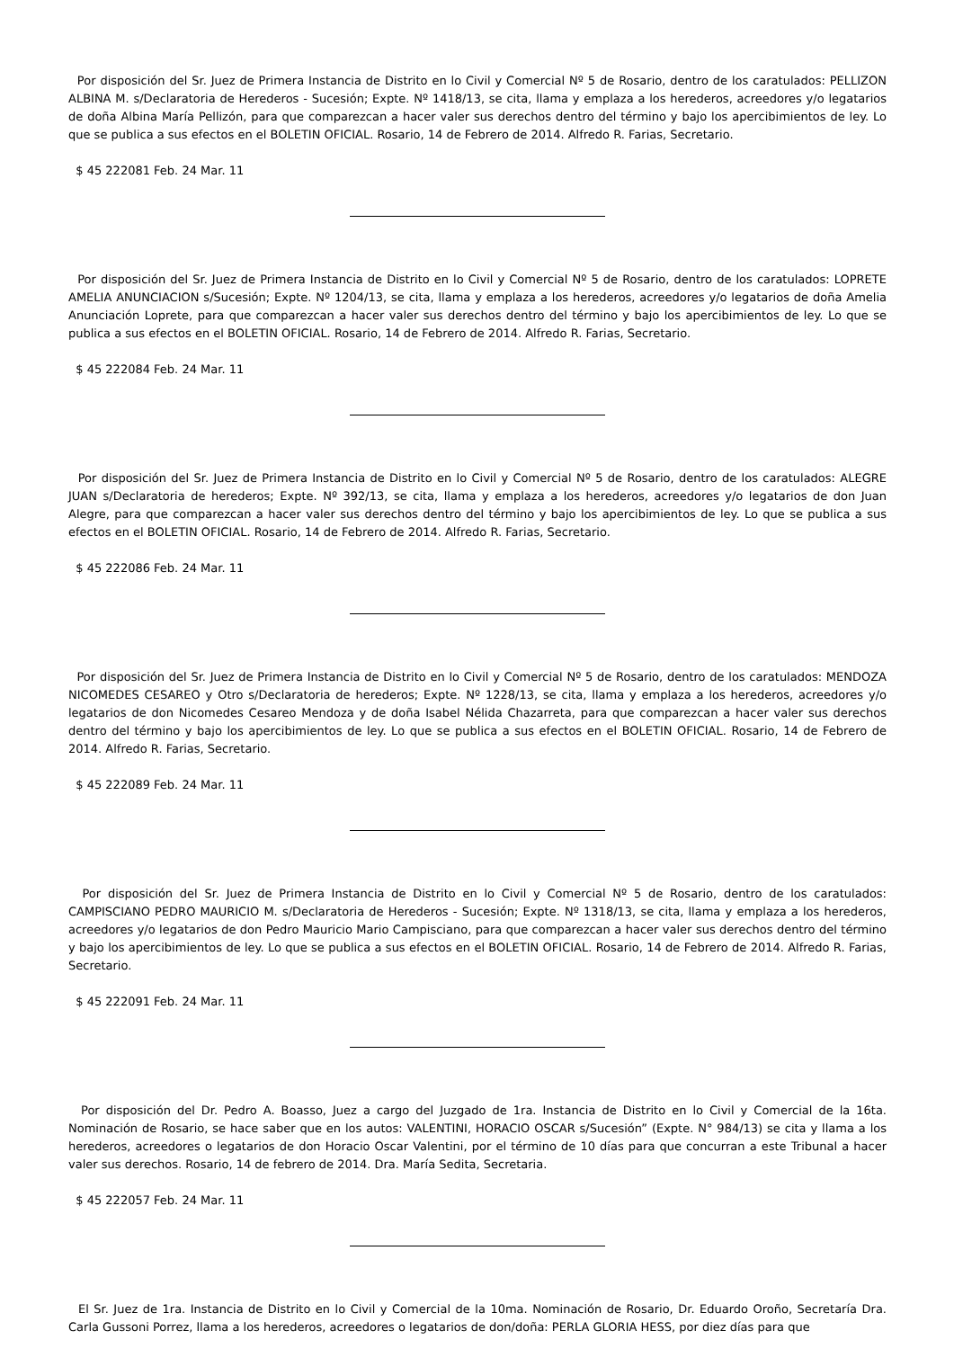Por disposición del Sr. Juez de Primera Instancia de Distrito en lo Civil y Comercial Nº 5 de Rosario, dentro de los caratulados: PELLIZON ALBINA M. s/Declaratoria de Herederos - Sucesión; Expte. Nº 1418/13, se cita, llama y emplaza a los herederos, acreedores y/o legatarios de doña Albina María Pellizón, para que comparezcan a hacer valer sus derechos dentro del término y bajo los apercibimientos de ley. Lo que se publica a sus efectos en el BOLETIN OFICIAL. Rosario, 14 de Febrero de 2014. Alfredo R. Farias, Secretario.
$ 45 222081 Feb. 24 Mar. 11
Por disposición del Sr. Juez de Primera Instancia de Distrito en lo Civil y Comercial Nº 5 de Rosario, dentro de los caratulados: LOPRETE AMELIA ANUNCIACION s/Sucesión; Expte. Nº 1204/13, se cita, llama y emplaza a los herederos, acreedores y/o legatarios de doña Amelia Anunciación Loprete, para que comparezcan a hacer valer sus derechos dentro del término y bajo los apercibimientos de ley. Lo que se publica a sus efectos en el BOLETIN OFICIAL. Rosario, 14 de Febrero de 2014. Alfredo R. Farias, Secretario.
$ 45 222084 Feb. 24 Mar. 11
Por disposición del Sr. Juez de Primera Instancia de Distrito en lo Civil y Comercial Nº 5 de Rosario, dentro de los caratulados: ALEGRE JUAN s/Declaratoria de herederos; Expte. Nº 392/13, se cita, llama y emplaza a los herederos, acreedores y/o legatarios de don Juan Alegre, para que comparezcan a hacer valer sus derechos dentro del término y bajo los apercibimientos de ley. Lo que se publica a sus efectos en el BOLETIN OFICIAL. Rosario, 14 de Febrero de 2014. Alfredo R. Farias, Secretario.
$ 45 222086 Feb. 24 Mar. 11
Por disposición del Sr. Juez de Primera Instancia de Distrito en lo Civil y Comercial Nº 5 de Rosario, dentro de los caratulados: MENDOZA NICOMEDES CESAREO y Otro s/Declaratoria de herederos; Expte. Nº 1228/13, se cita, llama y emplaza a los herederos, acreedores y/o legatarios de don Nicomedes Cesareo Mendoza y de doña Isabel Nélida Chazarreta, para que comparezcan a hacer valer sus derechos dentro del término y bajo los apercibimientos de ley. Lo que se publica a sus efectos en el BOLETIN OFICIAL. Rosario, 14 de Febrero de 2014. Alfredo R. Farias, Secretario.
$ 45 222089 Feb. 24 Mar. 11
Por disposición del Sr. Juez de Primera Instancia de Distrito en lo Civil y Comercial Nº 5 de Rosario, dentro de los caratulados: CAMPISCIANO PEDRO MAURICIO M. s/Declaratoria de Herederos - Sucesión; Expte. Nº 1318/13, se cita, llama y emplaza a los herederos, acreedores y/o legatarios de don Pedro Mauricio Mario Campisciano, para que comparezcan a hacer valer sus derechos dentro del término y bajo los apercibimientos de ley. Lo que se publica a sus efectos en el BOLETIN OFICIAL. Rosario, 14 de Febrero de 2014. Alfredo R. Farias, Secretario.
$ 45 222091 Feb. 24 Mar. 11
Por disposición del Dr. Pedro A. Boasso, Juez a cargo del Juzgado de 1ra. Instancia de Distrito en lo Civil y Comercial de la 16ta. Nominación de Rosario, se hace saber que en los autos: VALENTINI, HORACIO OSCAR s/Sucesión” (Expte. N° 984/13) se cita y llama a los herederos, acreedores o legatarios de don Horacio Oscar Valentini, por el término de 10 días para que concurran a este Tribunal a hacer valer sus derechos. Rosario, 14 de febrero de 2014. Dra. María Sedita, Secretaria.
$ 45 222057 Feb. 24 Mar. 11
El Sr. Juez de 1ra. Instancia de Distrito en lo Civil y Comercial de la 10ma. Nominación de Rosario, Dr. Eduardo Oroño, Secretaría Dra. Carla Gussoni Porrez, llama a los herederos, acreedores o legatarios de don/doña: PERLA GLORIA HESS, por diez días para que